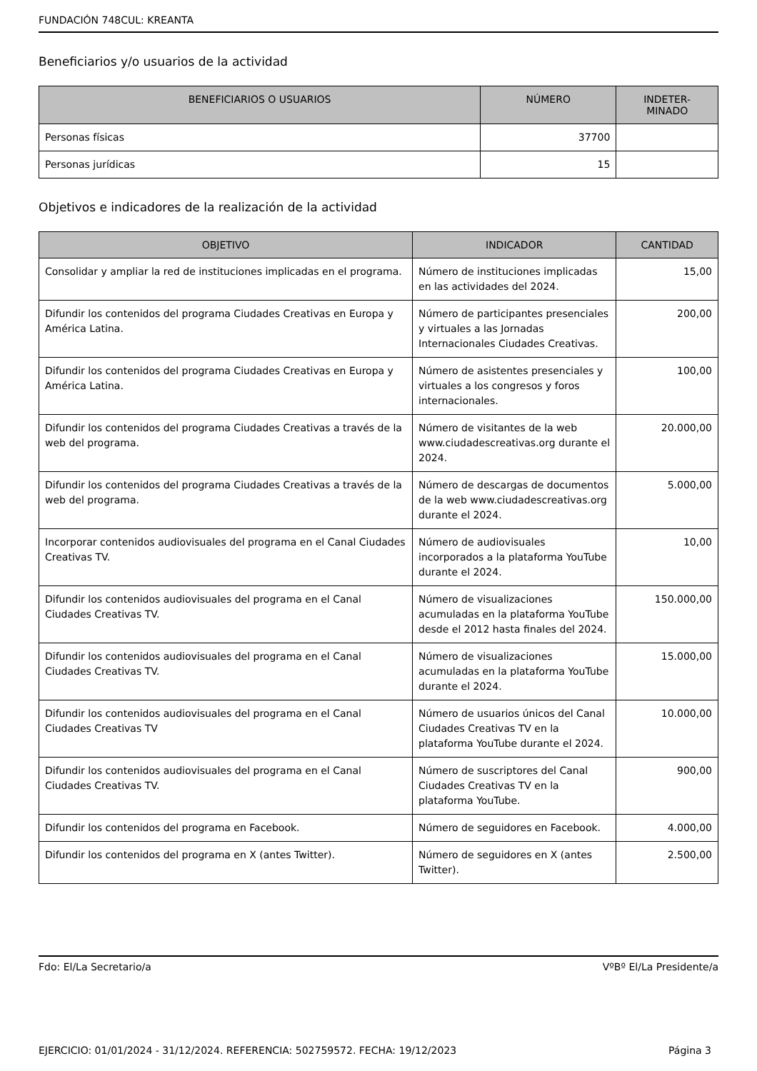FUNDACIÓN 748CUL: KREANTA
Beneficiarios y/o usuarios de la actividad
| BENEFICIARIOS O USUARIOS | NÚMERO | INDETER- MINADO |
| --- | --- | --- |
| Personas físicas | 37700 | |
| Personas jurídicas | 15 | |
Objetivos e indicadores de la realización de la actividad
| OBJETIVO | INDICADOR | CANTIDAD |
| --- | --- | --- |
| Consolidar y ampliar la red de instituciones implicadas en el programa. | Número de instituciones implicadas en las actividades del 2024. | 15,00 |
| Difundir los contenidos del programa Ciudades Creativas en Europa y América Latina. | Número de participantes presenciales y virtuales a las Jornadas Internacionales Ciudades Creativas. | 200,00 |
| Difundir los contenidos del programa Ciudades Creativas en Europa y América Latina. | Número de asistentes presenciales y virtuales a los congresos y foros internacionales. | 100,00 |
| Difundir los contenidos del programa Ciudades Creativas a través de la web del programa. | Número de visitantes de la web www.ciudadescreativas.org durante el 2024. | 20.000,00 |
| Difundir los contenidos del programa Ciudades Creativas a través de la web del programa. | Número de descargas de documentos de la web www.ciudadescreativas.org durante el 2024. | 5.000,00 |
| Incorporar contenidos audiovisuales del programa en el Canal Ciudades Creativas TV. | Número de audiovisuales incorporados a la plataforma YouTube durante el 2024. | 10,00 |
| Difundir los contenidos audiovisuales del programa en el Canal Ciudades Creativas TV. | Número de visualizaciones acumuladas en la plataforma YouTube desde el 2012 hasta finales del 2024. | 150.000,00 |
| Difundir los contenidos audiovisuales del programa en el Canal Ciudades Creativas TV. | Número de visualizaciones acumuladas en la plataforma YouTube durante el 2024. | 15.000,00 |
| Difundir los contenidos audiovisuales del programa en el Canal Ciudades Creativas TV | Número de usuarios únicos del Canal Ciudades Creativas TV en la plataforma YouTube durante el 2024. | 10.000,00 |
| Difundir los contenidos audiovisuales del programa en el Canal Ciudades Creativas TV. | Número de suscriptores del Canal Ciudades Creativas TV en la plataforma YouTube. | 900,00 |
| Difundir los contenidos del programa en Facebook. | Número de seguidores en Facebook. | 4.000,00 |
| Difundir los contenidos del programa en X (antes Twitter). | Número de seguidores en X (antes Twitter). | 2.500,00 |
Fdo: El/La Secretario/a VºBº El/La Presidente/a
EJERCICIO: 01/01/2024 - 31/12/2024. REFERENCIA: 502759572. FECHA: 19/12/2023 Página 3